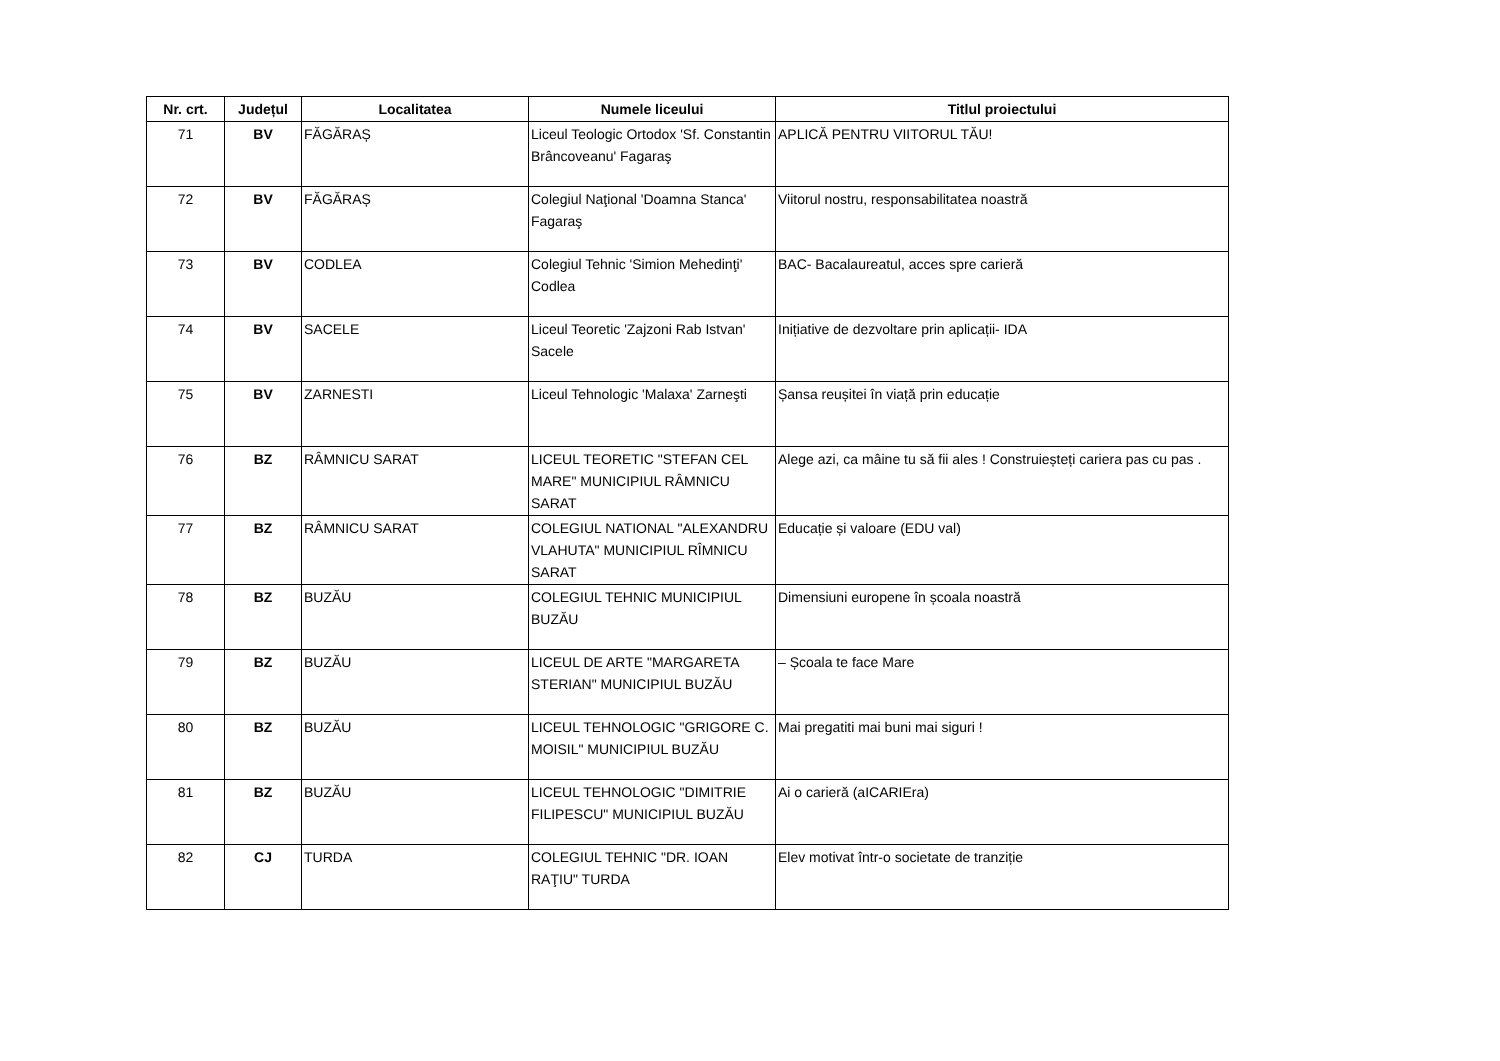| Nr. crt. | Județul | Localitatea | Numele liceului | Titlul proiectului |
| --- | --- | --- | --- | --- |
| 71 | BV | FĂGĂRAȘ | Liceul Teologic Ortodox 'Sf. Constantin Brâncoveanu' Fagaraş | APLICĂ PENTRU VIITORUL TĂU! |
| 72 | BV | FĂGĂRAȘ | Colegiul Naţional 'Doamna Stanca' Fagaraş | Viitorul nostru, responsabilitatea noastră |
| 73 | BV | CODLEA | Colegiul Tehnic 'Simion Mehedinţi' Codlea | BAC- Bacalaureatul, acces spre carieră |
| 74 | BV | SACELE | Liceul Teoretic 'Zajzoni Rab Istvan' Sacele | Inițiative de dezvoltare prin aplicații- IDA |
| 75 | BV | ZARNESTI | Liceul Tehnologic 'Malaxa' Zarneşti | Șansa reușitei în viață prin educație |
| 76 | BZ | RÂMNICU SARAT | LICEUL TEORETIC "STEFAN CEL MARE" MUNICIPIUL RÂMNICU SARAT | Alege azi, ca mâine tu să fii ales ! Construiește​ți cariera pas cu pas . |
| 77 | BZ | RÂMNICU SARAT | COLEGIUL NATIONAL "ALEXANDRU VLAHUTA" MUNICIPIUL RÎMNICU SARAT | Educație și valoare (EDU val) |
| 78 | BZ | BUZĂU | COLEGIUL TEHNIC MUNICIPIUL BUZĂU | Dimensiuni europene în școala noastră |
| 79 | BZ | BUZĂU | LICEUL DE ARTE "MARGARETA STERIAN" MUNICIPIUL BUZĂU | – Școala te face Mare |
| 80 | BZ | BUZĂU | LICEUL TEHNOLOGIC "GRIGORE C. MOISIL" MUNICIPIUL BUZĂU | Mai pregatiti mai buni mai siguri ! |
| 81 | BZ | BUZĂU | LICEUL TEHNOLOGIC "DIMITRIE FILIPESCU" MUNICIPIUL BUZĂU | Ai o carieră (aICARIEra) |
| 82 | CJ | TURDA | COLEGIUL TEHNIC "DR. IOAN RAŢIU" TURDA | Elev motivat într-o societate de tranziție |